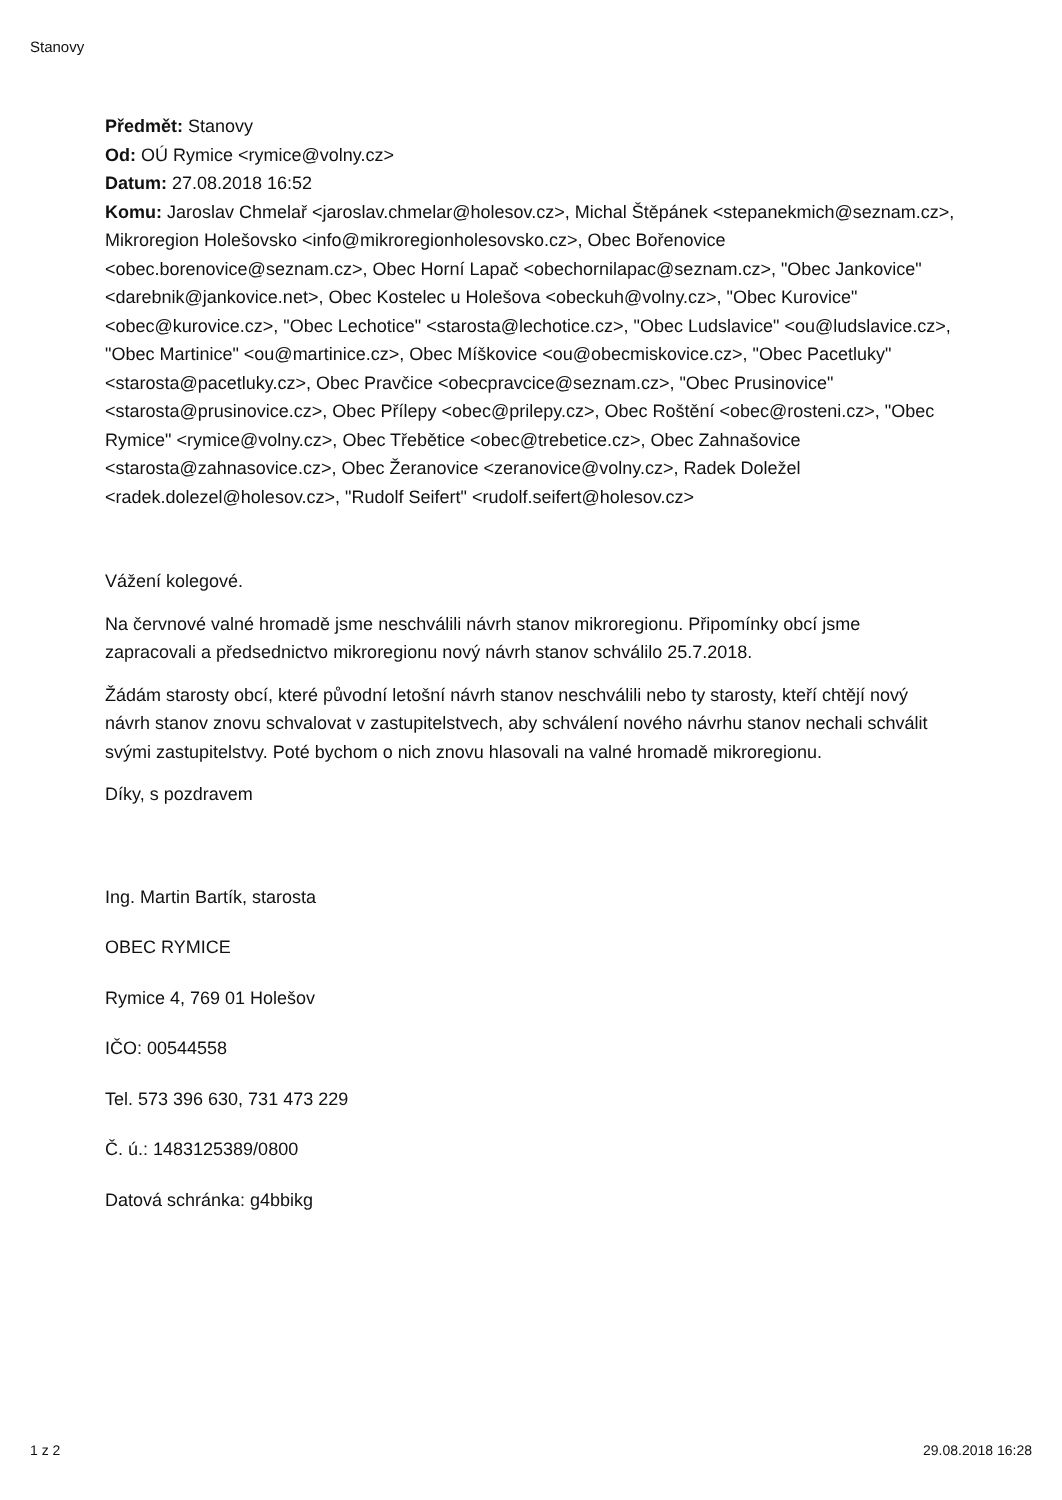Stanovy
Předmět: Stanovy
Od: OÚ Rymice <rymice@volny.cz>
Datum: 27.08.2018 16:52
Komu: Jaroslav Chmelař <jaroslav.chmelar@holesov.cz>, Michal Štěpánek <stepanekmich@seznam.cz>, Mikroregion Holešovsko <info@mikroregionholesovsko.cz>, Obec Bořenovice <obec.borenovice@seznam.cz>, Obec Horní Lapač <obechornilapac@seznam.cz>, "Obec Jankovice" <darebnik@jankovice.net>, Obec Kostelec u Holešova <obeckuh@volny.cz>, "Obec Kurovice" <obec@kurovice.cz>, "Obec Lechotice" <starosta@lechotice.cz>, "Obec Ludslavice" <ou@ludslavice.cz>, "Obec Martinice" <ou@martinice.cz>, Obec Míškovice <ou@obecmiskovice.cz>, "Obec Pacetluky" <starosta@pacetluky.cz>, Obec Pravčice <obecpravcice@seznam.cz>, "Obec Prusinovice" <starosta@prusinovice.cz>, Obec Přílepy <obec@prilepy.cz>, Obec Roštění <obec@rosteni.cz>, "Obec Rymice" <rymice@volny.cz>, Obec Třebětice <obec@trebetice.cz>, Obec Zahnašovice <starosta@zahnasovice.cz>, Obec Žeranovice <zeranovice@volny.cz>, Radek Doležel <radek.dolezel@holesov.cz>, "Rudolf Seifert" <rudolf.seifert@holesov.cz>
Vážení kolegové.
Na červnové valné hromadě jsme neschválili návrh stanov mikroregionu. Připomínky obcí jsme zapracovali a předsednictvo mikroregionu nový návrh stanov schválilo 25.7.2018.
Žádám starosty obcí, které původní letošní návrh stanov neschválili nebo ty starosty, kteří chtějí nový návrh stanov znovu schvalovat v zastupitelstvech, aby schválení nového návrhu stanov nechali schválit svými zastupitelstvy. Poté bychom o nich znovu hlasovali na valné hromadě mikroregionu.
Díky, s pozdravem
Ing. Martin Bartík, starosta
OBEC RYMICE
Rymice 4, 769 01 Holešov
IČO: 00544558
Tel. 573 396 630, 731 473 229
Č. ú.: 1483125389/0800
Datová schránka: g4bbikg
1 z 2 29.08.2018 16:28